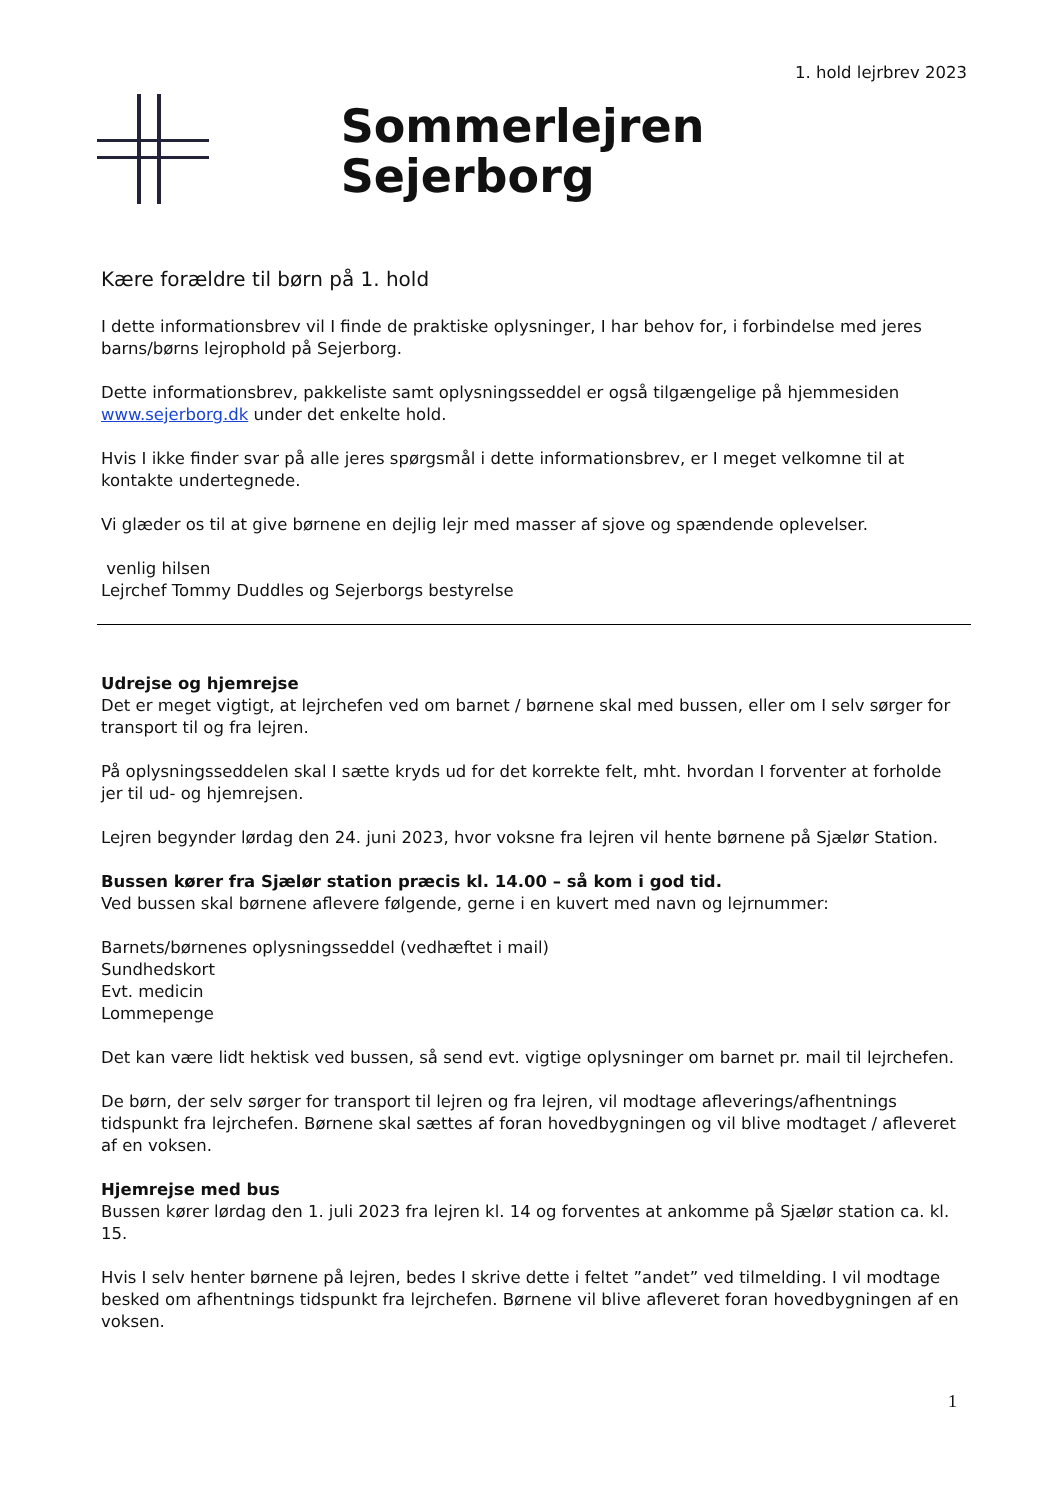1. hold lejrbrev 2023
Sommerlejren Sejerborg
Kære forældre til børn på 1. hold
I dette informationsbrev vil I finde de praktiske oplysninger, I har behov for, i forbindelse med jeres barns/børns lejrophold på Sejerborg.
Dette informationsbrev, pakkeliste samt oplysningsseddel er også tilgængelige på hjemmesiden www.sejerborg.dk under det enkelte hold.
Hvis I ikke finder svar på alle jeres spørgsmål i dette informationsbrev, er I meget velkomne til at kontakte undertegnede.
Vi glæder os til at give børnene en dejlig lejr med masser af sjove og spændende oplevelser.
venlig hilsen
Lejrchef Tommy Duddles og Sejerborgs bestyrelse
Udrejse og hjemrejse
Det er meget vigtigt, at lejrchefen ved om barnet / børnene skal med bussen, eller om I selv sørger for transport til og fra lejren.
På oplysningsseddelen skal I sætte kryds ud for det korrekte felt, mht. hvordan I forventer at forholde jer til ud- og hjemrejsen.
Lejren begynder lørdag den 24. juni 2023, hvor voksne fra lejren vil hente børnene på Sjælør Station.
Bussen kører fra Sjælør station præcis kl. 14.00 – så kom i god tid.
Ved bussen skal børnene aflevere følgende, gerne i en kuvert med navn og lejrnummer:
Barnets/børnenes oplysningsseddel (vedhæftet i mail)
Sundhedskort
Evt. medicin
Lommepenge
Det kan være lidt hektisk ved bussen, så send evt. vigtige oplysninger om barnet pr. mail til lejrchefen.
De børn, der selv sørger for transport til lejren og fra lejren, vil modtage afleverings/afhentnings tidspunkt fra lejrchefen. Børnene skal sættes af foran hovedbygningen og vil blive modtaget / afleveret af en voksen.
Hjemrejse med bus
Bussen kører lørdag den 1. juli 2023 fra lejren kl. 14 og forventes at ankomme på Sjælør station ca. kl. 15.
Hvis I selv henter børnene på lejren, bedes I skrive dette i feltet ”andet” ved tilmelding. I vil modtage besked om afhentnings tidspunkt fra lejrchefen. Børnene vil blive afleveret foran hovedbygningen af en voksen.
1